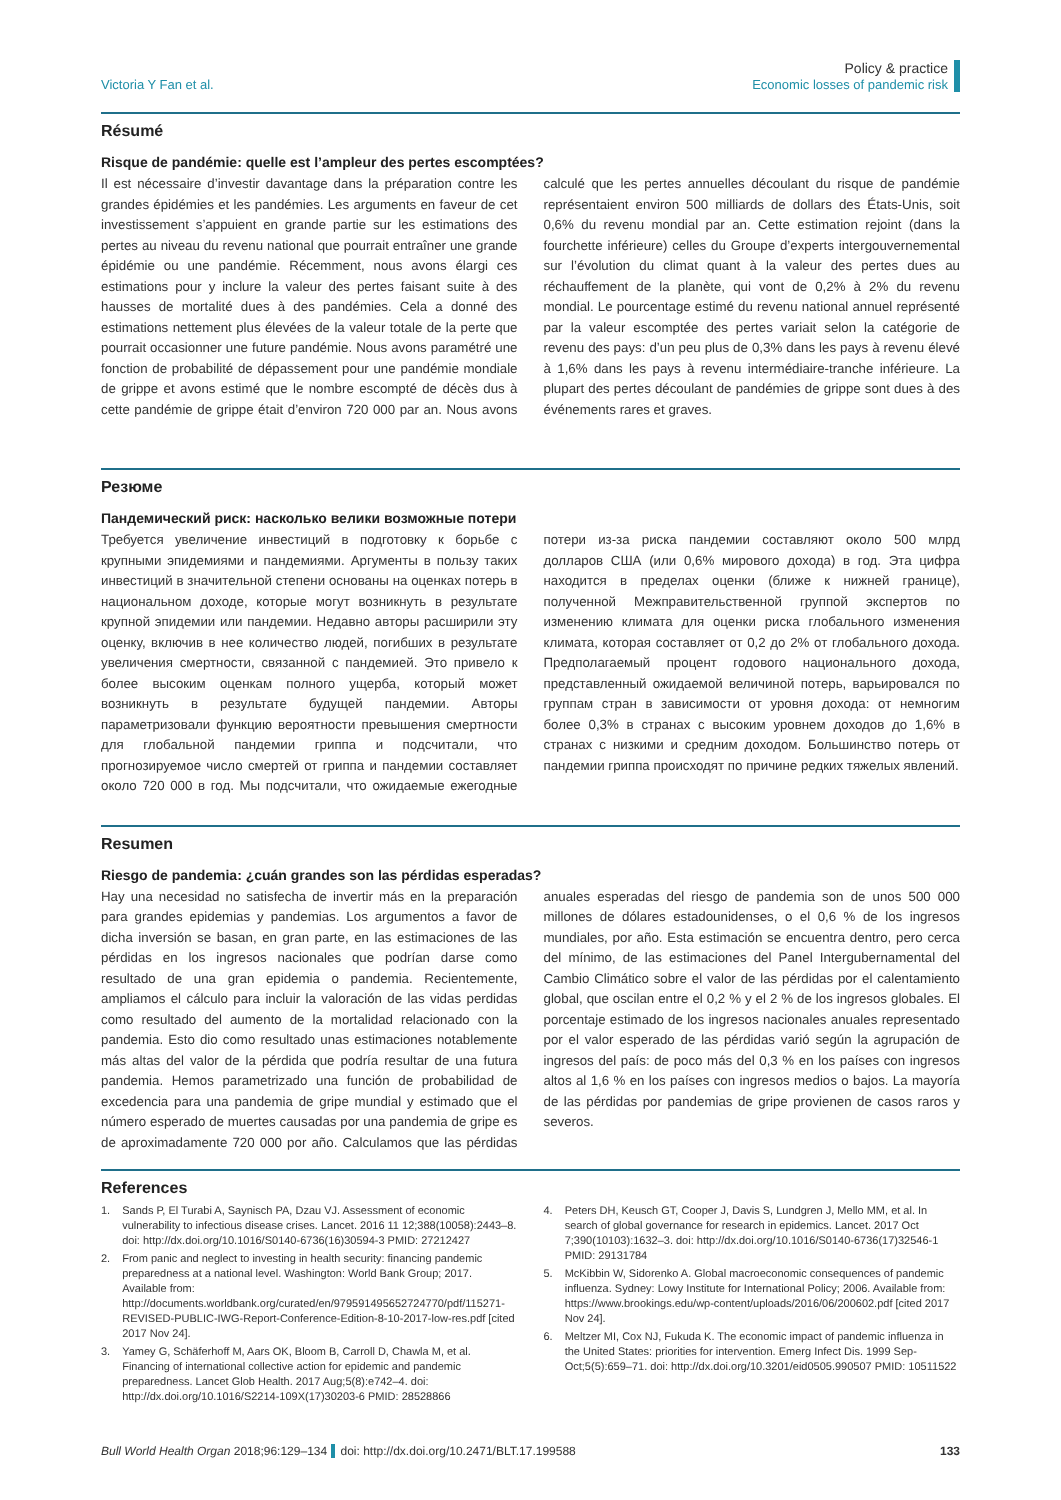Victoria Y Fan et al.
Policy & practice
Economic losses of pandemic risk
Résumé
Risque de pandémie: quelle est l’ampleur des pertes escomptées?
Il est nécessaire d’investir davantage dans la préparation contre les grandes épidémies et les pandémies. Les arguments en faveur de cet investissement s’appuient en grande partie sur les estimations des pertes au niveau du revenu national que pourrait entraîner une grande épidémie ou une pandémie. Récemment, nous avons élargi ces estimations pour y inclure la valeur des pertes faisant suite à des hausses de mortalité dues à des pandémies. Cela a donné des estimations nettement plus élevées de la valeur totale de la perte que pourrait occasionner une future pandémie. Nous avons paramétré une fonction de probabilité de dépassement pour une pandémie mondiale de grippe et avons estimé que le nombre escompté de décès dus à cette pandémie de grippe était d’environ 720 000 par an. Nous avons calculé que les pertes annuelles découlant du risque de pandémie représentaient environ 500 milliards de dollars des États-Unis, soit 0,6% du revenu mondial par an. Cette estimation rejoint (dans la fourchette inférieure) celles du Groupe d’experts intergouvernemental sur l’évolution du climat quant à la valeur des pertes dues au réchauffement de la planète, qui vont de 0,2% à 2% du revenu mondial. Le pourcentage estimé du revenu national annuel représenté par la valeur escomptée des pertes variait selon la catégorie de revenu des pays: d’un peu plus de 0,3% dans les pays à revenu élevé à 1,6% dans les pays à revenu intermédiaire-tranche inférieure. La plupart des pertes découlant de pandémies de grippe sont dues à des événements rares et graves.
Резюме
Пандемический риск: насколько велики возможные потери
Требуется увеличение инвестиций в подготовку к борьбе с крупными эпидемиями и пандемиями. Аргументы в пользу таких инвестиций в значительной степени основаны на оценках потерь в национальном доходе, которые могут возникнуть в результате крупной эпидемии или пандемии. Недавно авторы расширили эту оценку, включив в нее количество людей, погибших в результате увеличения смертности, связанной с пандемией. Это привело к более высоким оценкам полного ущерба, который может возникнуть в результате будущей пандемии. Авторы параметризовали функцию вероятности превышения смертности для глобальной пандемии гриппа и подсчитали, что прогнозируемое число смертей от гриппа и пандемии составляет около 720 000 в год. Мы подсчитали, что ожидаемые ежегодные потери из-за риска пандемии составляют около 500 млрд долларов США (или 0,6% мирового дохода) в год. Эта цифра находится в пределах оценки (ближе к нижней границе), полученной Межправительственной группой экспертов по изменению климата для оценки риска глобального изменения климата, которая составляет от 0,2 до 2% от глобального дохода. Предполагаемый процент годового национального дохода, представленный ожидаемой величиной потерь, варьировался по группам стран в зависимости от уровня дохода: от немногим более 0,3% в странах с высоким уровнем доходов до 1,6% в странах с низкими и средним доходом. Большинство потерь от пандемии гриппа происходят по причине редких тяжелых явлений.
Resumen
Riesgo de pandemia: ¿cuán grandes son las pérdidas esperadas?
Hay una necesidad no satisfecha de invertir más en la preparación para grandes epidemias y pandemias. Los argumentos a favor de dicha inversión se basan, en gran parte, en las estimaciones de las pérdidas en los ingresos nacionales que podrían darse como resultado de una gran epidemia o pandemia. Recientemente, ampliamos el cálculo para incluir la valoración de las vidas perdidas como resultado del aumento de la mortalidad relacionado con la pandemia. Esto dio como resultado unas estimaciones notablemente más altas del valor de la pérdida que podría resultar de una futura pandemia. Hemos parametrizado una función de probabilidad de excedencia para una pandemia de gripe mundial y estimado que el número esperado de muertes causadas por una pandemia de gripe es de aproximadamente 720 000 por año. Calculamos que las pérdidas anuales esperadas del riesgo de pandemia son de unos 500 000 millones de dólares estadounidenses, o el 0,6 % de los ingresos mundiales, por año. Esta estimación se encuentra dentro, pero cerca del mínimo, de las estimaciones del Panel Intergubernamental del Cambio Climático sobre el valor de las pérdidas por el calentamiento global, que oscilan entre el 0,2 % y el 2 % de los ingresos globales. El porcentaje estimado de los ingresos nacionales anuales representado por el valor esperado de las pérdidas varió según la agrupación de ingresos del país: de poco más del 0,3 % en los países con ingresos altos al 1,6 % en los países con ingresos medios o bajos. La mayoría de las pérdidas por pandemias de gripe provienen de casos raros y severos.
References
1. Sands P, El Turabi A, Saynisch PA, Dzau VJ. Assessment of economic vulnerability to infectious disease crises. Lancet. 2016 11 12;388(10058):2443–8. doi: http://dx.doi.org/10.1016/S0140-6736(16)30594-3 PMID: 27212427
2. From panic and neglect to investing in health security: financing pandemic preparedness at a national level. Washington: World Bank Group; 2017. Available from: http://documents.worldbank.org/curated/en/979591495652724770/pdf/115271-REVISED-PUBLIC-IWG-Report-Conference-Edition-8-10-2017-low-res.pdf [cited 2017 Nov 24].
3. Yamey G, Schäferhoff M, Aars OK, Bloom B, Carroll D, Chawla M, et al. Financing of international collective action for epidemic and pandemic preparedness. Lancet Glob Health. 2017 Aug;5(8):e742–4. doi: http://dx.doi.org/10.1016/S2214-109X(17)30203-6 PMID: 28528866
4. Peters DH, Keusch GT, Cooper J, Davis S, Lundgren J, Mello MM, et al. In search of global governance for research in epidemics. Lancet. 2017 Oct 7;390(10103):1632–3. doi: http://dx.doi.org/10.1016/S0140-6736(17)32546-1 PMID: 29131784
5. McKibbin W, Sidorenko A. Global macroeconomic consequences of pandemic influenza. Sydney: Lowy Institute for International Policy; 2006. Available from: https://www.brookings.edu/wp-content/uploads/2016/06/200602.pdf [cited 2017 Nov 24].
6. Meltzer MI, Cox NJ, Fukuda K. The economic impact of pandemic influenza in the United States: priorities for intervention. Emerg Infect Dis. 1999 Sep-Oct;5(5):659–71. doi: http://dx.doi.org/10.3201/eid0505.990507 PMID: 10511522
Bull World Health Organ 2018;96:129–134 doi: http://dx.doi.org/10.2471/BLT.17.199588 133